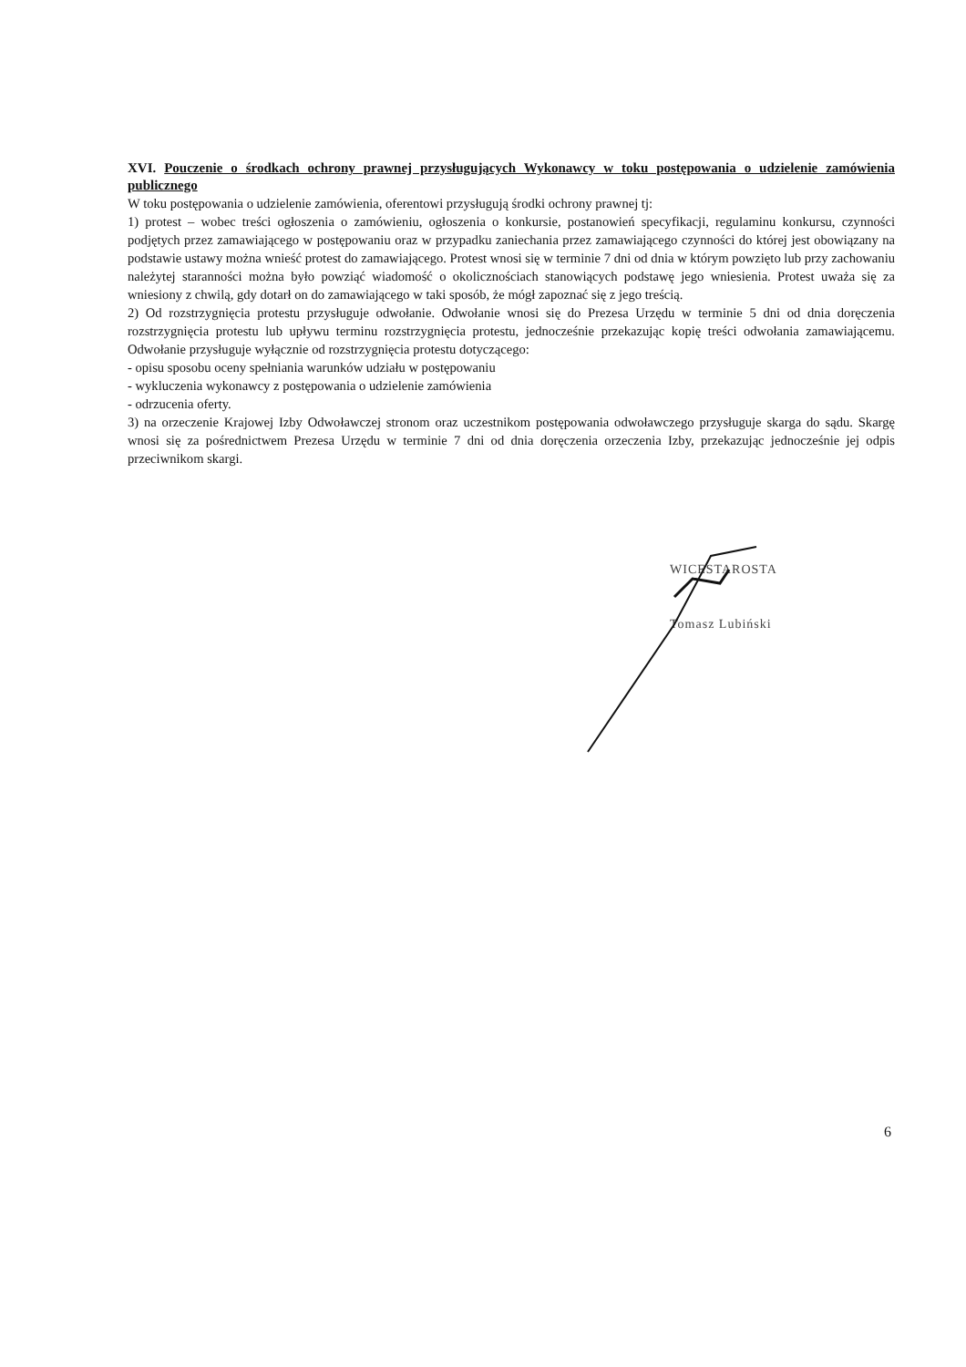XVI. Pouczenie o środkach ochrony prawnej przysługujących Wykonawcy w toku postępowania o udzielenie zamówienia publicznego
W toku postępowania o udzielenie zamówienia, oferentowi przysługują środki ochrony prawnej tj:
1) protest – wobec treści ogłoszenia o zamówieniu, ogłoszenia o konkursie, postanowień specyfikacji, regulaminu konkursu, czynności podjętych przez zamawiającego w postępowaniu oraz w przypadku zaniechania przez zamawiającego czynności do której jest obowiązany na podstawie ustawy można wnieść protest do zamawiającego. Protest wnosi się w terminie 7 dni od dnia w którym powzięto lub przy zachowaniu należytej staranności można było powziąć wiadomość o okolicznościach stanowiących podstawę jego wniesienia. Protest uważa się za wniesiony z chwilą, gdy dotarł on do zamawiającego w taki sposób, że mógł zapoznać się z jego treścią.
2) Od rozstrzygnięcia protestu przysługuje odwołanie. Odwołanie wnosi się do Prezesa Urzędu w terminie 5 dni od dnia doręczenia rozstrzygnięcia protestu lub upływu terminu rozstrzygnięcia protestu, jednocześnie przekazując kopię treści odwołania zamawiającemu. Odwołanie przysługuje wyłącznie od rozstrzygnięcia protestu dotyczącego:
- opisu sposobu oceny spełniania warunków udziału w postępowaniu
- wykluczenia wykonawcy z postępowania o udzielenie zamówienia
- odrzucenia oferty.
3) na orzeczenie Krajowej Izby Odwoławczej stronom oraz uczestnikom postępowania odwoławczego przysługuje skarga do sądu. Skargę wnosi się za pośrednictwem Prezesa Urzędu w terminie 7 dni od dnia doręczenia orzeczenia Izby, przekazując jednocześnie jej odpis przeciwnikom skargi.
WICESTAROSTA
Tomasz Lubiński
6